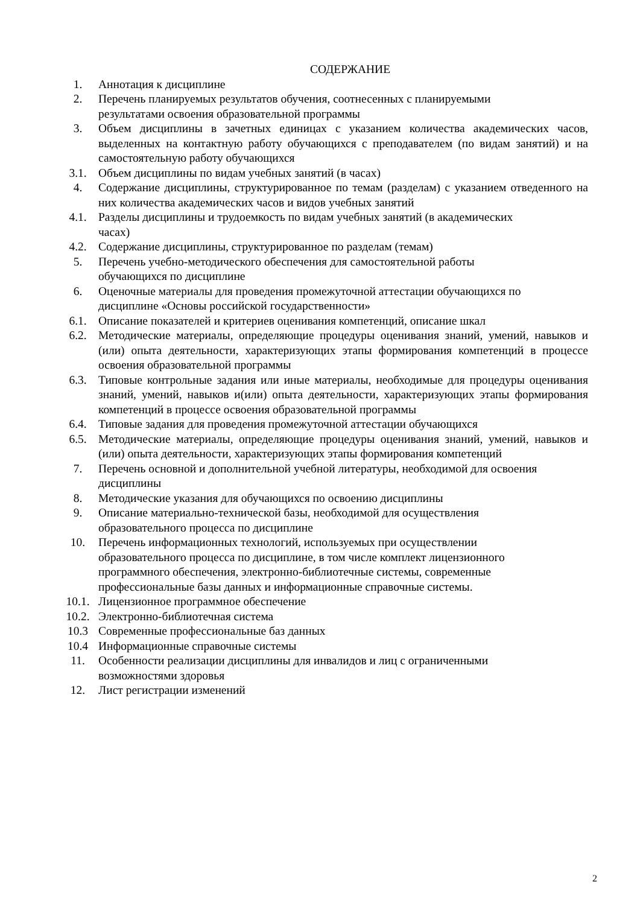СОДЕРЖАНИЕ
1. Аннотация к дисциплине
2. Перечень планируемых результатов обучения, соотнесенных с планируемыми
результатами освоения образовательной программы
3. Объем дисциплины в зачетных единицах с указанием количества академических часов, выделенных на контактную работу обучающихся с преподавателем (по видам занятий) и на самостоятельную работу обучающихся
3.1. Объем дисциплины по видам учебных занятий (в часах)
4. Содержание дисциплины, структурированное по темам (разделам) с указанием отведенного на них количества академических часов и видов учебных занятий
4.1. Разделы дисциплины и трудоемкость по видам учебных занятий (в академических
часах)
4.2. Содержание дисциплины, структурированное по разделам (темам)
5. Перечень учебно-методического обеспечения для самостоятельной работы
обучающихся по дисциплине
6. Оценочные материалы для проведения промежуточной аттестации обучающихся по
дисциплине «Основы российской государственности»
6.1. Описание показателей и критериев оценивания компетенций, описание шкал
6.2. Методические материалы, определяющие процедуры оценивания знаний, умений, навыков и (или) опыта деятельности, характеризующих этапы формирования компетенций в процессе освоения образовательной программы
6.3. Типовые контрольные задания или иные материалы, необходимые для процедуры оценивания знаний, умений, навыков и(или) опыта деятельности, характеризующих этапы формирования компетенций в процессе освоения образовательной программы
6.4. Типовые задания для проведения промежуточной аттестации обучающихся
6.5. Методические материалы, определяющие процедуры оценивания знаний, умений, навыков и (или) опыта деятельности, характеризующих этапы формирования компетенций
7. Перечень основной и дополнительной учебной литературы, необходимой для освоения
дисциплины
8. Методические указания для обучающихся по освоению дисциплины
9. Описание материально-технической базы, необходимой для осуществления
образовательного процесса по дисциплине
10. Перечень информационных технологий, используемых при осуществлении
образовательного процесса по дисциплине, в том числе комплект лицензионного
программного обеспечения, электронно-библиотечные системы, современные
профессиональные базы данных и информационные справочные системы.
10.1. Лицензионное программное обеспечение
10.2. Электронно-библиотечная система
10.3 Современные профессиональные баз данных
10.4 Информационные справочные системы
11. Особенности реализации дисциплины для инвалидов и лиц с ограниченными
возможностями здоровья
12. Лист регистрации изменений
2